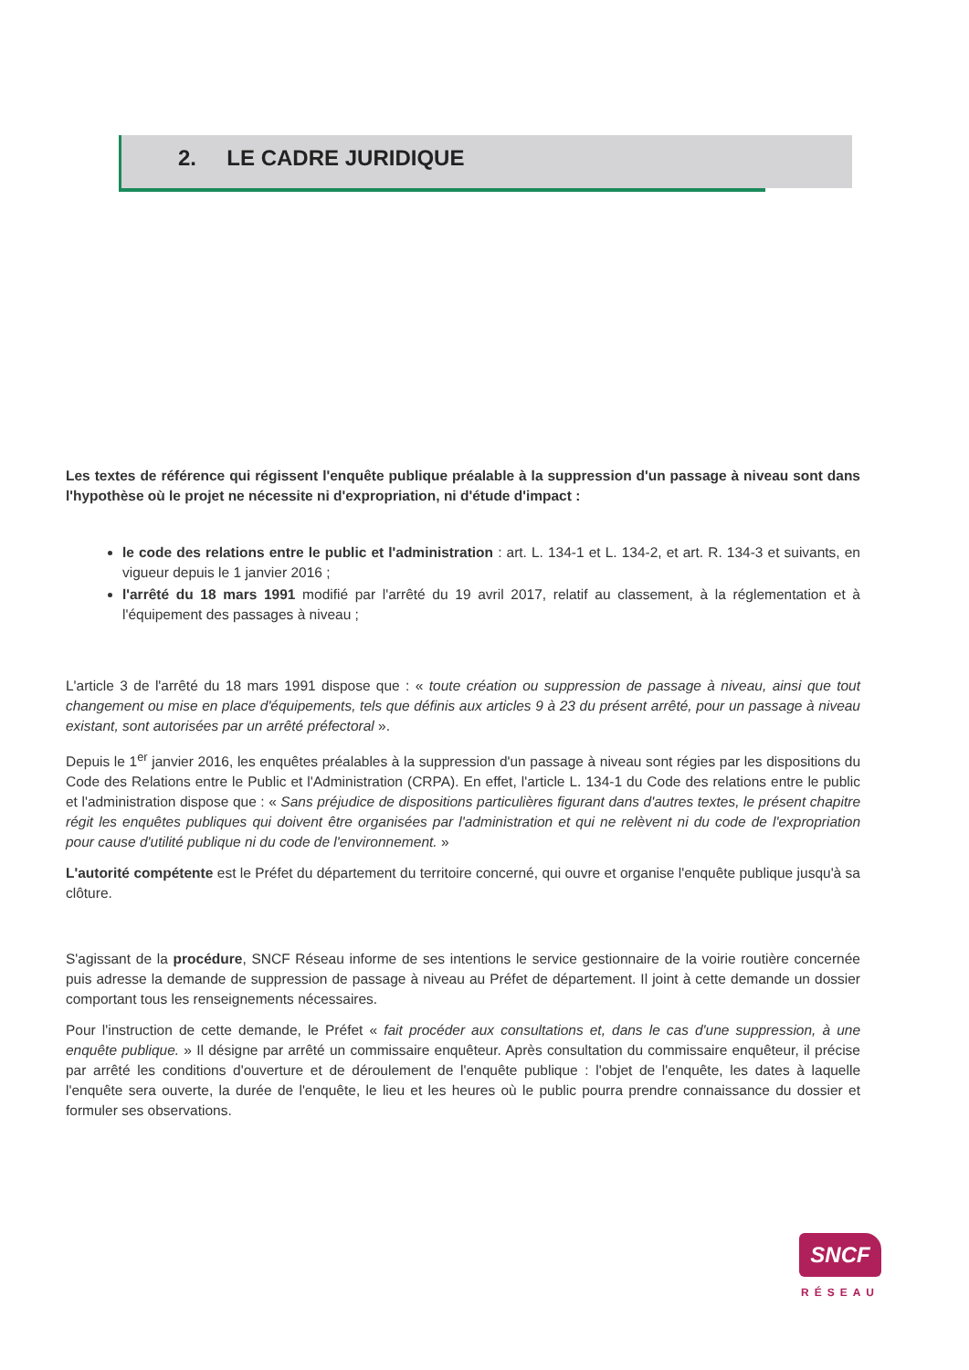2. LE CADRE JURIDIQUE
Les textes de référence qui régissent l'enquête publique préalable à la suppression d'un passage à niveau sont dans l'hypothèse où le projet ne nécessite ni d'expropriation, ni d'étude d'impact :
le code des relations entre le public et l'administration : art. L. 134-1 et L. 134-2, et art. R. 134-3 et suivants, en vigueur depuis le 1 janvier 2016 ;
l'arrêté du 18 mars 1991 modifié par l'arrêté du 19 avril 2017, relatif au classement, à la réglementation et à l'équipement des passages à niveau ;
L'article 3 de l'arrêté du 18 mars 1991 dispose que : « toute création ou suppression de passage à niveau, ainsi que tout changement ou mise en place d'équipements, tels que définis aux articles 9 à 23 du présent arrêté, pour un passage à niveau existant, sont autorisées par un arrêté préfectoral ».
Depuis le 1<sup>er</sup> janvier 2016, les enquêtes préalables à la suppression d'un passage à niveau sont régies par les dispositions du Code des Relations entre le Public et l'Administration (CRPA). En effet, l'article L. 134-1 du Code des relations entre le public et l'administration dispose que : « Sans préjudice de dispositions particulières figurant dans d'autres textes, le présent chapitre régit les enquêtes publiques qui doivent être organisées par l'administration et qui ne relèvent ni du code de l'expropriation pour cause d'utilité publique ni du code de l'environnement. »
L'autorité compétente est le Préfet du département du territoire concerné, qui ouvre et organise l'enquête publique jusqu'à sa clôture.
S'agissant de la procédure, SNCF Réseau informe de ses intentions le service gestionnaire de la voirie routière concernée puis adresse la demande de suppression de passage à niveau au Préfet de département. Il joint à cette demande un dossier comportant tous les renseignements nécessaires.
Pour l'instruction de cette demande, le Préfet « fait procéder aux consultations et, dans le cas d'une suppression, à une enquête publique. » Il désigne par arrêté un commissaire enquêteur. Après consultation du commissaire enquêteur, il précise par arrêté les conditions d'ouverture et de déroulement de l'enquête publique : l'objet de l'enquête, les dates à laquelle l'enquête sera ouverte, la durée de l'enquête, le lieu et les heures où le public pourra prendre connaissance du dossier et formuler ses observations.
SNCF
RÉSEAU